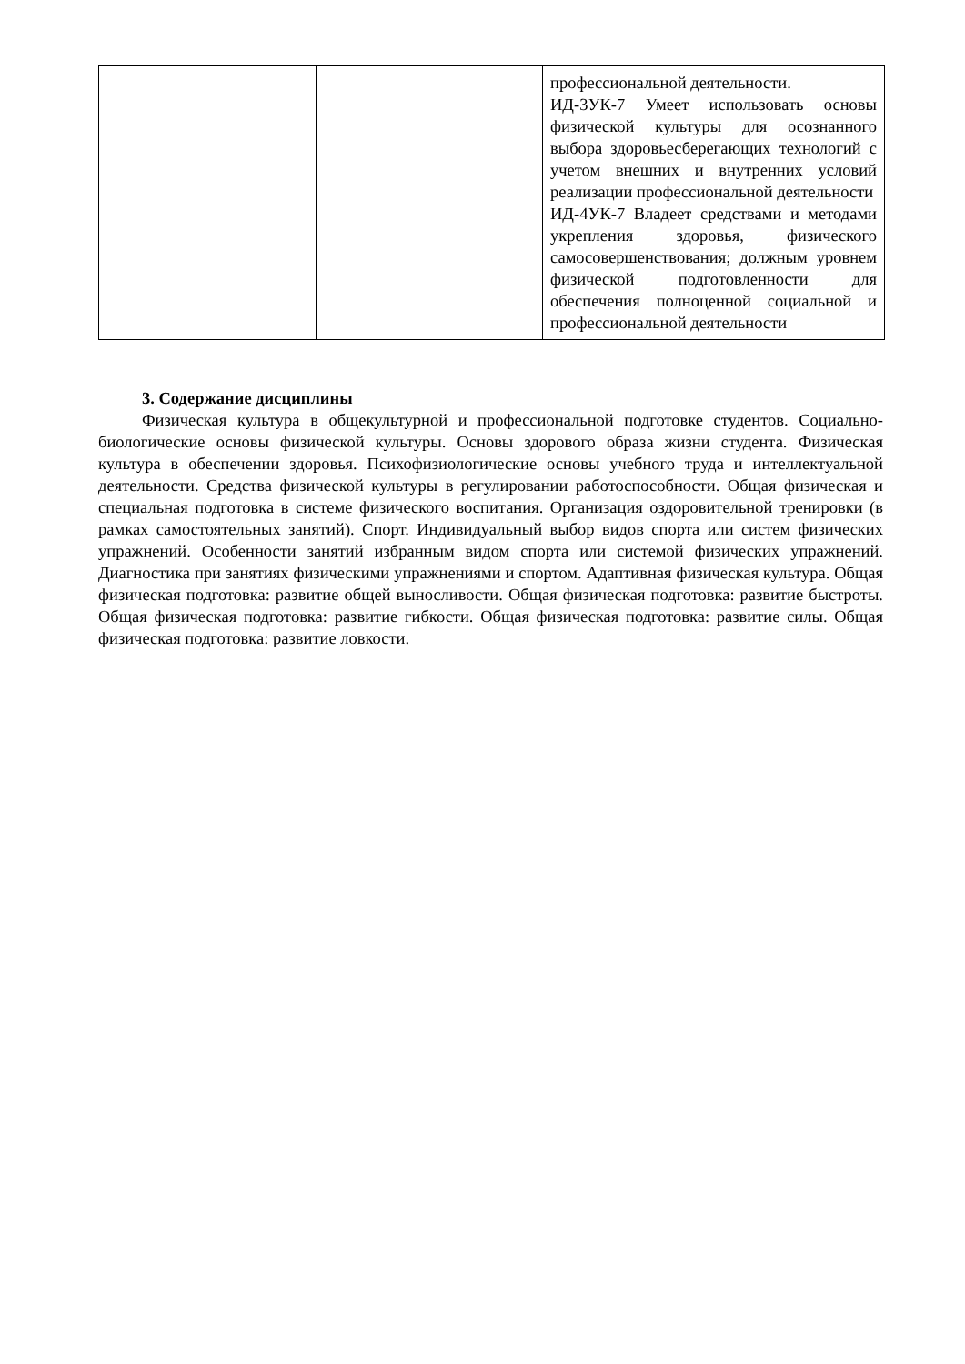| | | профессиональной деятельности. ИД-3УК-7 Умеет использовать основы физической культуры для осознанного выбора здоровьесберегающих технологий с учетом внешних и внутренних условий реализации профессиональной деятельности ИД-4УК-7 Владеет средствами и методами укрепления здоровья, физического самосовершенствования; должным уровнем физической подготовленности для обеспечения полноценной социальной и профессиональной деятельности |
3. Содержание дисциплины
Физическая культура в общекультурной и профессиональной подготовке студентов. Социально- биологические основы физической культуры. Основы здорового образа жизни студента. Физическая культура в обеспечении здоровья. Психофизиологические основы учебного труда и интеллектуальной деятельности. Средства физической культуры в регулировании работоспособности. Общая физическая и специальная подготовка в системе физического воспитания. Организация оздоровительной тренировки (в рамках самостоятельных занятий). Спорт. Индивидуальный выбор видов спорта или систем физических упражнений. Особенности занятий избранным видом спорта или системой физических упражнений. Диагностика при занятиях физическими упражнениями и спортом. Адаптивная физическая культура. Общая физическая подготовка: развитие общей выносливости. Общая физическая подготовка: развитие быстроты. Общая физическая подготовка: развитие гибкости. Общая физическая подготовка: развитие силы. Общая физическая подготовка: развитие ловкости.